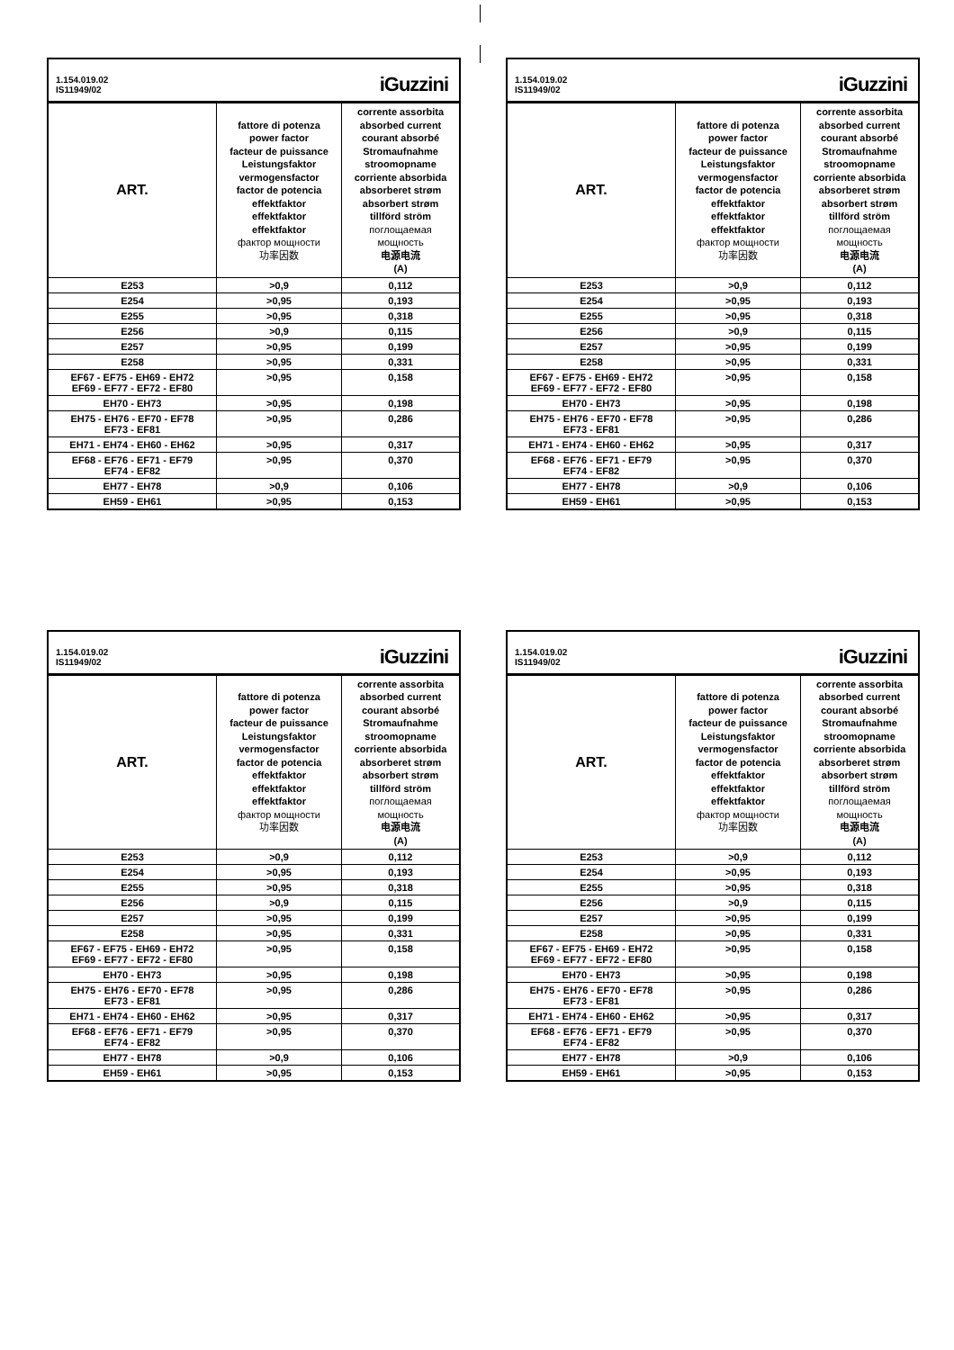1.154.019.02
IS11949/02
iGuzzini
| ART. | fattore di potenza power factor facteur de puissance Leistungsfaktor vermogensfactor factor de potencia effektfaktor effektfaktor effektfaktor фактор мощности 功率因数 | corrente assorbita absorbed current courant absorbé Stromaufnahme stroomopname corriente absorbida absorberet strøm absorbert strøm tillförd ström поглощаемая мощность 电源电流 (A) |
| --- | --- | --- |
| E253 | >0,9 | 0,112 |
| E254 | >0,95 | 0,193 |
| E255 | >0,95 | 0,318 |
| E256 | >0,9 | 0,115 |
| E257 | >0,95 | 0,199 |
| E258 | >0,95 | 0,331 |
| EF67 - EF75 - EH69 - EH72 EF69 - EF77 - EF72 - EF80 | >0,95 | 0,158 |
| EH70 - EH73 | >0,95 | 0,198 |
| EH75 - EH76 - EF70 - EF78 EF73 - EF81 | >0,95 | 0,286 |
| EH71 - EH74 - EH60 - EH62 | >0,95 | 0,317 |
| EF68 - EF76 - EF71 - EF79 EF74 - EF82 | >0,95 | 0,370 |
| EH77 - EH78 | >0,9 | 0,106 |
| EH59 - EH61 | >0,95 | 0,153 |
1.154.019.02
IS11949/02
iGuzzini
| ART. | fattore di potenza power factor facteur de puissance Leistungsfaktor vermogensfactor factor de potencia effektfaktor effektfaktor effektfaktor фактор мощности 功率因数 | corrente assorbita absorbed current courant absorbé Stromaufnahme stroomopname corriente absorbida absorberet strøm absorbert strøm tillförd ström поглощаемая мощность 电源电流 (A) |
| --- | --- | --- |
| E253 | >0,9 | 0,112 |
| E254 | >0,95 | 0,193 |
| E255 | >0,95 | 0,318 |
| E256 | >0,9 | 0,115 |
| E257 | >0,95 | 0,199 |
| E258 | >0,95 | 0,331 |
| EF67 - EF75 - EH69 - EH72 EF69 - EF77 - EF72 - EF80 | >0,95 | 0,158 |
| EH70 - EH73 | >0,95 | 0,198 |
| EH75 - EH76 - EF70 - EF78 EF73 - EF81 | >0,95 | 0,286 |
| EH71 - EH74 - EH60 - EH62 | >0,95 | 0,317 |
| EF68 - EF76 - EF71 - EF79 EF74 - EF82 | >0,95 | 0,370 |
| EH77 - EH78 | >0,9 | 0,106 |
| EH59 - EH61 | >0,95 | 0,153 |
1.154.019.02
IS11949/02
iGuzzini
| ART. | fattore di potenza power factor facteur de puissance Leistungsfaktor vermogensfactor factor de potencia effektfaktor effektfaktor effektfaktor фактор мощности 功率因数 | corrente assorbita absorbed current courant absorbé Stromaufnahme stroomopname corriente absorbida absorberet strøm absorbert strøm tillförd ström поглощаемая мощность 电源电流 (A) |
| --- | --- | --- |
| E253 | >0,9 | 0,112 |
| E254 | >0,95 | 0,193 |
| E255 | >0,95 | 0,318 |
| E256 | >0,9 | 0,115 |
| E257 | >0,95 | 0,199 |
| E258 | >0,95 | 0,331 |
| EF67 - EF75 - EH69 - EH72 EF69 - EF77 - EF72 - EF80 | >0,95 | 0,158 |
| EH70 - EH73 | >0,95 | 0,198 |
| EH75 - EH76 - EF70 - EF78 EF73 - EF81 | >0,95 | 0,286 |
| EH71 - EH74 - EH60 - EH62 | >0,95 | 0,317 |
| EF68 - EF76 - EF71 - EF79 EF74 - EF82 | >0,95 | 0,370 |
| EH77 - EH78 | >0,9 | 0,106 |
| EH59 - EH61 | >0,95 | 0,153 |
1.154.019.02
IS11949/02
iGuzzini
| ART. | fattore di potenza power factor facteur de puissance Leistungsfaktor vermogensfactor factor de potencia effektfaktor effektfaktor effektfaktor фактор мощности 功率因数 | corrente assorbita absorbed current courant absorbé Stromaufnahme stroomopname corriente absorbida absorberet strøm absorbert strøm tillförd ström поглощаемая мощность 电源电流 (A) |
| --- | --- | --- |
| E253 | >0,9 | 0,112 |
| E254 | >0,95 | 0,193 |
| E255 | >0,95 | 0,318 |
| E256 | >0,9 | 0,115 |
| E257 | >0,95 | 0,199 |
| E258 | >0,95 | 0,331 |
| EF67 - EF75 - EH69 - EH72 EF69 - EF77 - EF72 - EF80 | >0,95 | 0,158 |
| EH70 - EH73 | >0,95 | 0,198 |
| EH75 - EH76 - EF70 - EF78 EF73 - EF81 | >0,95 | 0,286 |
| EH71 - EH74 - EH60 - EH62 | >0,95 | 0,317 |
| EF68 - EF76 - EF71 - EF79 EF74 - EF82 | >0,95 | 0,370 |
| EH77 - EH78 | >0,9 | 0,106 |
| EH59 - EH61 | >0,95 | 0,153 |